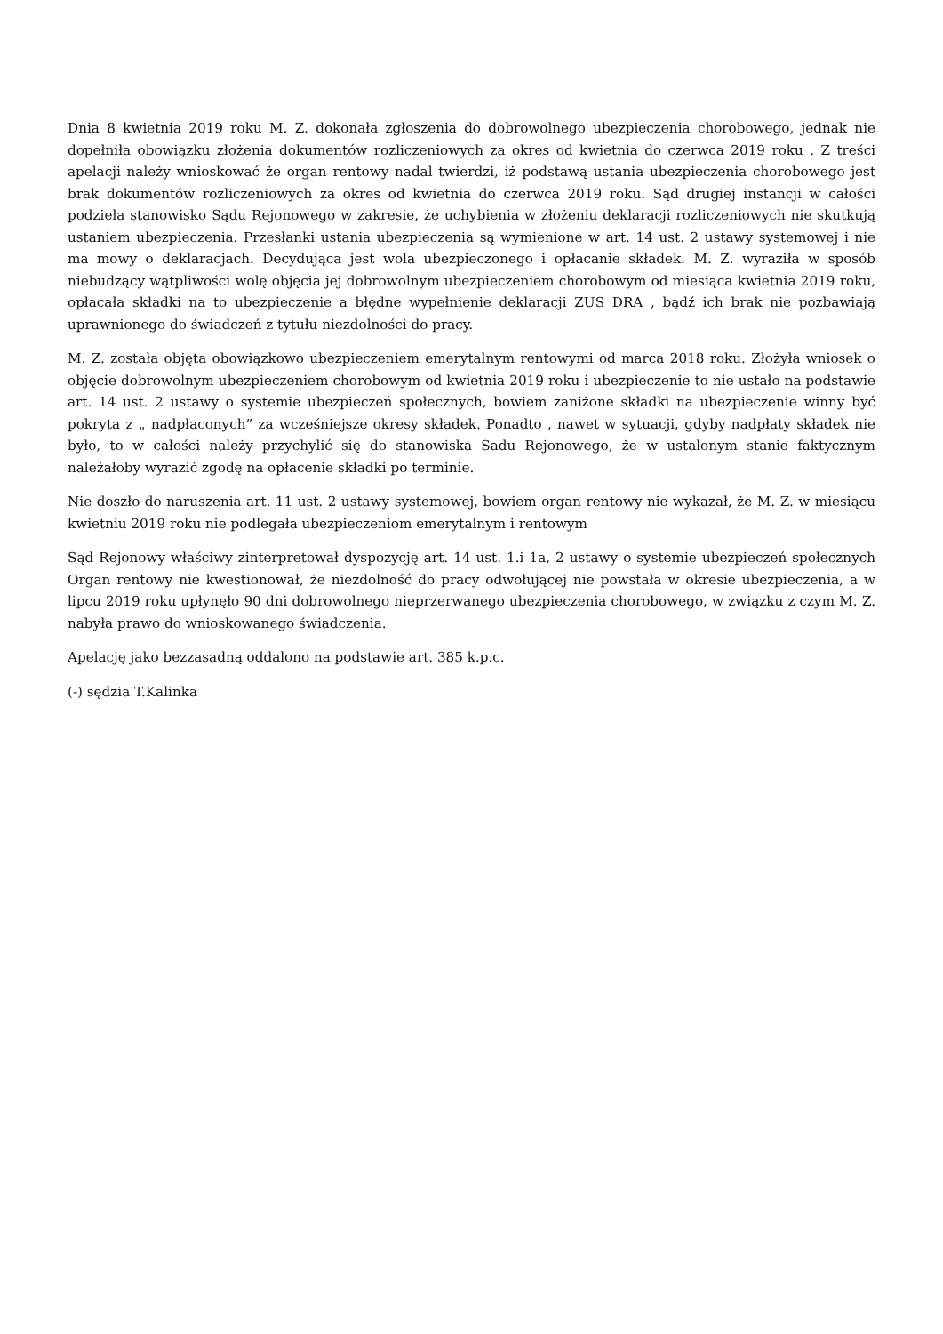Dnia 8 kwietnia 2019 roku M. Z. dokonała zgłoszenia do dobrowolnego ubezpieczenia chorobowego, jednak nie dopełniła obowiązku złożenia dokumentów rozliczeniowych za okres od kwietnia do czerwca 2019 roku . Z treści apelacji należy wnioskować że organ rentowy nadal twierdzi, iż podstawą ustania ubezpieczenia chorobowego jest brak dokumentów rozliczeniowych za okres od kwietnia do czerwca 2019 roku. Sąd drugiej instancji w całości podziela stanowisko Sądu Rejonowego w zakresie, że uchybienia w złożeniu deklaracji rozliczeniowych nie skutkują ustaniem ubezpieczenia. Przesłanki ustania ubezpieczenia są wymienione w art. 14 ust. 2 ustawy systemowej i nie ma mowy o deklaracjach. Decydująca jest wola ubezpieczonego i opłacanie składek. M. Z. wyraziła w sposób niebudzący wątpliwości wolę objęcia jej dobrowolnym ubezpieczeniem chorobowym od miesiąca kwietnia 2019 roku, opłacała składki na to ubezpieczenie a błędne wypełnienie deklaracji ZUS DRA , bądź ich brak nie pozbawiają uprawnionego do świadczeń z tytułu niezdolności do pracy.
M. Z. została objęta obowiązkowo ubezpieczeniem emerytalnym rentowymi od marca 2018 roku. Złożyła wniosek o objęcie dobrowolnym ubezpieczeniem chorobowym od kwietnia 2019 roku i ubezpieczenie to nie ustało na podstawie art. 14 ust. 2 ustawy o systemie ubezpieczeń społecznych, bowiem zaniżone składki na ubezpieczenie winny być pokryta z „ nadpłaconych” za wcześniejsze okresy składek. Ponadto , nawet w sytuacji, gdyby nadpłaty składek nie było, to w całości należy przychylić się do stanowiska Sadu Rejonowego, że w ustalonym stanie faktycznym należałoby wyrazić zgodę na opłacenie składki po terminie.
Nie doszło do naruszenia art. 11 ust. 2 ustawy systemowej, bowiem organ rentowy nie wykazał, że M. Z. w miesiącu kwietniu 2019 roku nie podlegała ubezpieczeniom emerytalnym i rentowym
Sąd Rejonowy właściwy zinterpretował dyspozycję art. 14 ust. 1.i 1a, 2 ustawy o systemie ubezpieczeń społecznych Organ rentowy nie kwestionował, że niezdolność do pracy odwołującej nie powstała w okresie ubezpieczenia, a w lipcu 2019 roku upłynęło 90 dni dobrowolnego nieprzerwanego ubezpieczenia chorobowego, w związku z czym M. Z. nabyła prawo do wnioskowanego świadczenia.
Apelację jako bezzasadną oddalono na podstawie art. 385 k.p.c.
(-) sędzia T.Kalinka